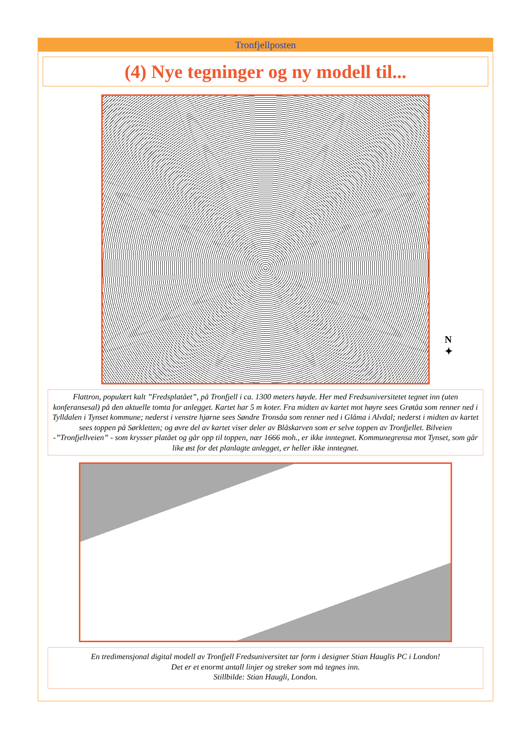Tronfjellposten
(4) Nye tegninger og ny modell til...
Flattron, populært kalt ”Fredsplatået”, på Tronfjell i ca. 1300 meters høyde. Her med Fredsuniversitetet tegnet inn (uten konferansesal) på den aktuelle tomta for anlegget. Kartet har 5 m koter. Fra midten av kartet mot høyre sees Grøtåa som renner ned i Tylldalen i Tynset kommune; nederst i venstre hjørne sees Søndre Tronsåa som renner ned i Glåma i Alvdal; nederst i midten av kartet sees toppen på Sørkletten; og øvre del av kartet viser deler av Blåskarven som er selve toppen av Tronfjellet. Bilveien -”Tronfjellveien” - som krysser platået og går opp til toppen, nær 1666 moh., er ikke inntegnet. Kommunegrensa mot Tynset, som går like øst for det planlagte anlegget, er heller ikke inntegnet.
En tredimensjonal digital modell av Tronfjell Fredsuniversitet tar form i designer Stian Hauglis PC i London!
Det er et enormt antall linjer og streker som må tegnes inn.
Stillbilde: Stian Haugli, London.
N
✦